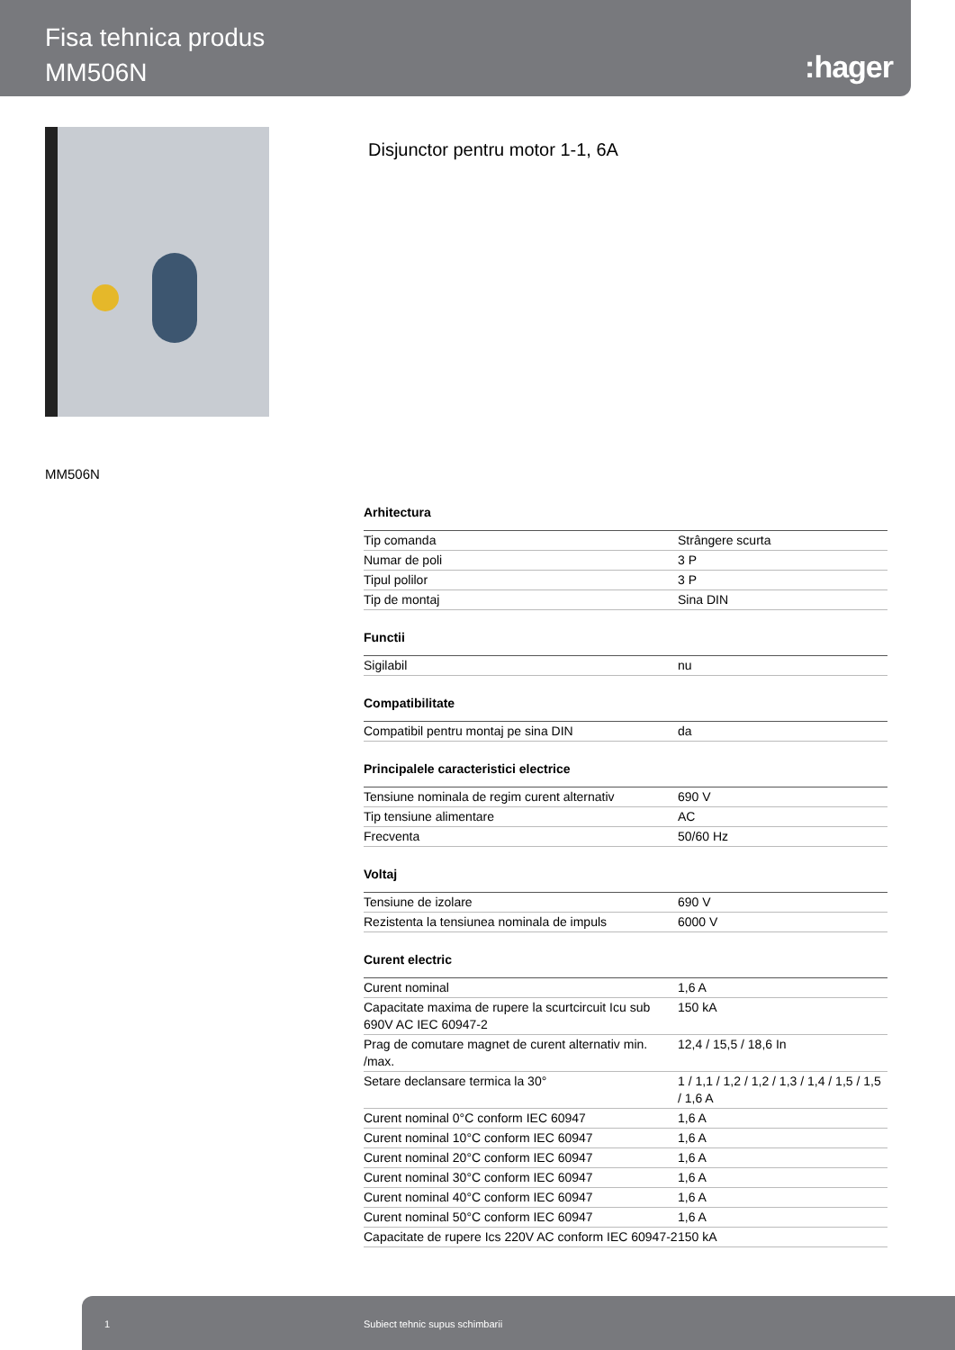Fisa tehnica produs
MM506N
:hager
Disjunctor pentru motor 1-1, 6A
MM506N
Arhitectura
| Tip comanda | Strângere scurta |
| Numar de poli | 3 P |
| Tipul polilor | 3 P |
| Tip de montaj | Sina DIN |
Functii
| Sigilabil | nu |
Compatibilitate
| Compatibil pentru montaj pe sina DIN | da |
Principalele caracteristici electrice
| Tensiune nominala de regim curent alternativ | 690 V |
| Tip tensiune alimentare | AC |
| Frecventa | 50/60 Hz |
Voltaj
| Tensiune de izolare | 690 V |
| Rezistenta la tensiunea nominala de impuls | 6000 V |
Curent electric
| Curent nominal | 1,6 A |
| Capacitate maxima de rupere la scurtcircuit Icu sub 690V AC IEC 60947-2 | 150 kA |
| Prag de comutare magnet de curent alternativ min. /max. | 12,4 / 15,5 / 18,6 In |
| Setare declansare termica la 30° | 1 / 1,1 / 1,2 / 1,2 / 1,3 / 1,4 / 1,5 / 1,5 / 1,6 A |
| Curent nominal 0°C conform IEC 60947 | 1,6 A |
| Curent nominal 10°C conform IEC 60947 | 1,6 A |
| Curent nominal 20°C conform IEC 60947 | 1,6 A |
| Curent nominal 30°C conform IEC 60947 | 1,6 A |
| Curent nominal 40°C conform IEC 60947 | 1,6 A |
| Curent nominal 50°C conform IEC 60947 | 1,6 A |
| Capacitate de rupere Ics 220V AC conform IEC 60947-2 | 150 kA |
1 Subiect tehnic supus schimbarii